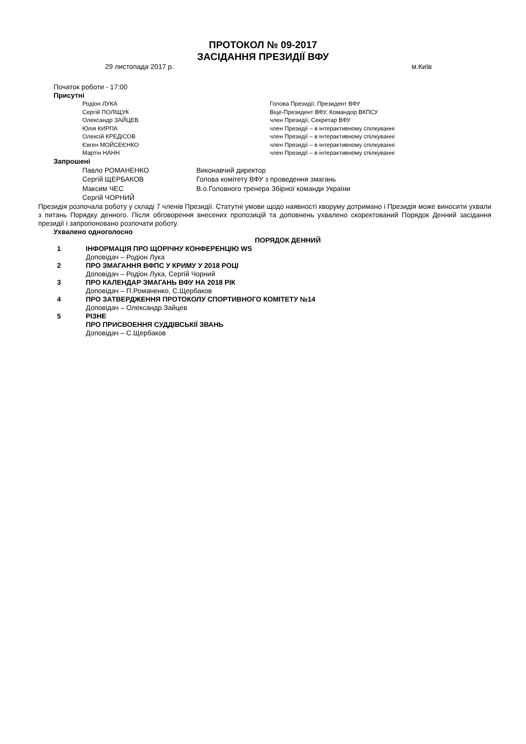ПРОТОКОЛ № 09-2017
ЗАСІДАННЯ ПРЕЗИДІЇ ВФУ
29 листопада 2017 р. м.Київ
Початок роботи - 17:00
Присутні
Родіон ЛУКА Голова Президії, Президент ВФУ
Сергій ПОЛІЩУК Віце-Президент ВФУ, Командор ВКПСУ
Олександр ЗАЙЦЕВ член Президії, Секретар ВФУ
Юлія КИРПА член Президії – в інтерактивному спілкуванні
Олексій КРЕДІСОВ член Президії – в інтерактивному спілкуванні
Євген МОЙСЕЄНКО член Президії – в інтерактивному спілкуванні
Мартін НАНН член Президії – в інтерактивному спілкуванні
Запрошені
Павло РОМАНЕНКО Виконавчий директор
Сергій ЩЕРБАКОВ Голова комітету ВФУ з проведення змагань
Максим ЧЕС В.о.Головного тренера Збірної команди України
Сергій ЧОРНИЙ
Президія розпочала роботу у складі 7 членів Президії. Статутні умови щодо наявності кворуму дотримано і Президія може виносити ухвали з питань Порядку денного. Після обговорення внесених пропозицій та доповнень ухвалено скоректований Порядок Денний засідання президії і запропоновано розпочати роботу.
Ухвалено одноголосно
ПОРЯДОК ДЕННИЙ
1 ІНФОРМАЦІЯ ПРО ЩОРІЧНУ КОНФЕРЕНЦІЮ WS
Доповідач – Родіон Лука
2 ПРО ЗМАГАННЯ ВФПС У КРИМУ У 2018 РОЦІ
Доповідач – Родіон Лука, Сергій Чорний
3 ПРО КАЛЕНДАР ЗМАГАНЬ ВФУ НА 2018 РІК
Доповідач – П.Романенко, С.Щербаков
4 ПРО ЗАТВЕРДЖЕННЯ ПРОТОКОЛУ СПОРТИВНОГО КОМІТЕТУ №14
Доповідач – Олександр.Зайцев
5 РІЗНЕ
ПРО ПРИСВОЕННЯ СУДДІВСЬКІЇ ЗВАНЬ
Доповідач – С.Щербаков